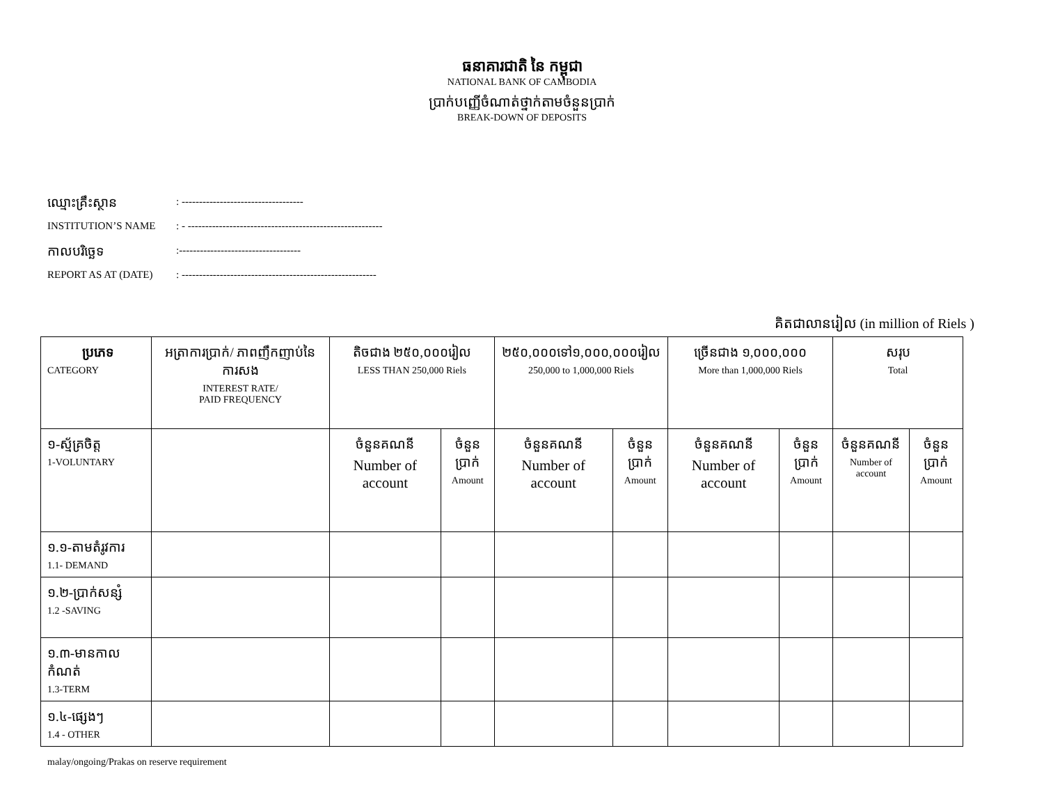ធនាគារជាតិ នៃ កម្ពុជា
NATIONAL BANK OF CAMBODIA
ប្រាក់បញ្ញើចំណាត់ថ្នាក់តាមចំនួនប្រាក់
BREAK-DOWN OF DEPOSITS
ឈ្មោះគ្រឹះស្ថាន: -----------------------------------
INSTITUTION’S NAME: - --------------------------------------------------------
កាលបរិច្ឆេទ:-----------------------------------
REPORT AS AT (DATE): --------------------------------------------------------
គិតជាលានរៀល (in million of Riels )
| ប្រភេទ CATEGORY | អត្រាការប្រាក់/ ភាពញឹកញាប់នៃការសង INTEREST RATE/ PAID FREQUENCY | តិចជាង ២៥០,០០០រៀល LESS THAN 250,000 Riels | | ២៥០,០០០ទៅ១,០០០,០០០រៀល 250,000 to 1,000,000 Riels | | ច្រើនជាង ១,០០០,០០០ More than 1,000,000 Riels | | សរុប Total | |
| ១-ស្ម័គ្រចិត្ត 1-VOLUNTARY | | ចំនួនគណនី Number of account | ចំនួនប្រាក់ Amount | ចំនួនគណនី Number of account | ចំនួនប្រាក់ Amount | ចំនួនគណនី Number of account | ចំនួនប្រាក់ Amount | ចំនួនគណនី Number of account | ចំនួនប្រាក់ Amount |
| ១.១-តាមតំរូវការ 1.1- DEMAND | | | | | | | | | |
| ១.២-ប្រាក់សន្សំ 1.2 -SAVING | | | | | | | | | |
| ១.៣-មានកាលកំណត់ 1.3-TERM | | | | | | | | | |
| ១.៤-ផ្សេងៗ 1.4 - OTHER | | | | | | | | | |
malay/ongoing/Prakas on reserve requirement